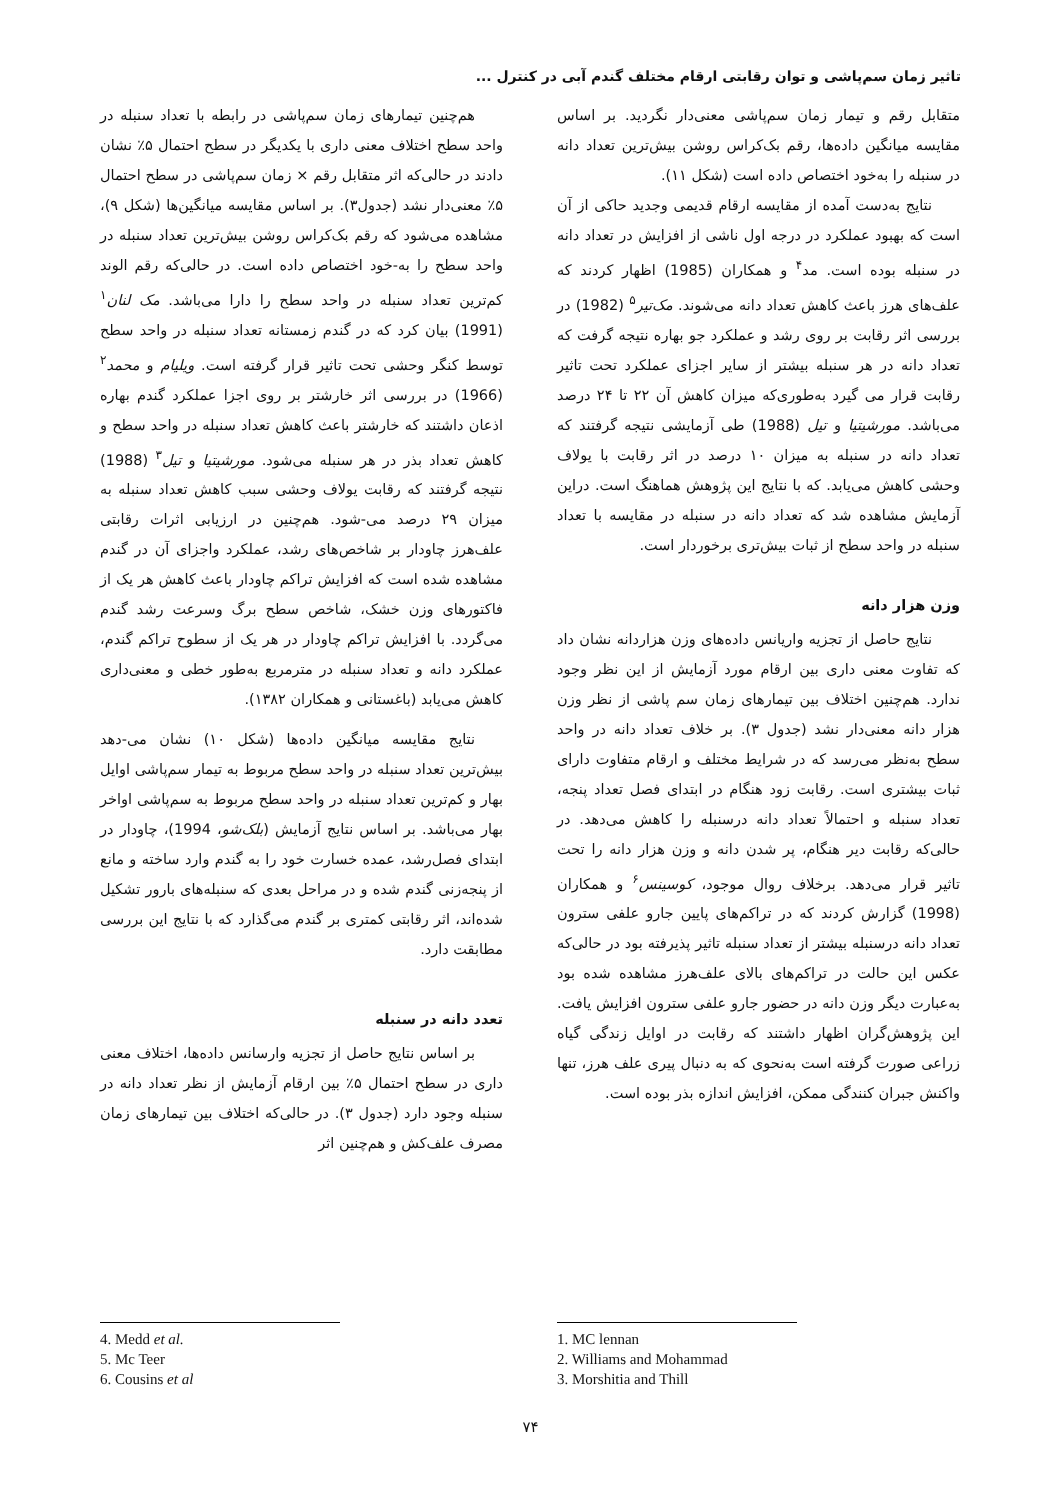تاثیر زمان سم‌پاشی و توان رقابتی ارقام مختلف گندم آبی در کنترل ...
هم‌چنین تیمارهای زمان سم‌پاشی در رابطه با تعداد سنبله در واحد سطح اختلاف معنی داری با یکدیگر در سطح احتمال ۵٪ نشان دادند در حالی‌که اثر متقابل رقم × زمان سم‌پاشی در سطح احتمال ۵٪ معنی‌دار نشد (جدول۳). بر اساس مقایسه میانگین‌ها (شکل ۹)، مشاهده می‌شود که رقم بک‌کراس روشن بیش‌ترین تعداد سنبله در واحد سطح را به-خود اختصاص داده است. در حالی‌که رقم الوند کم‌ترین تعداد سنبله در واحد سطح را دارا می‌باشد. مک لنان<sup>۱</sup> (1991) بیان کرد که در گندم زمستانه تعداد سنبله در واحد سطح توسط کنگر وحشی تحت تاثیر قرار گرفته است. ویلیام و محمد<sup>۲</sup> (1966) در بررسی اثر خارشتر بر روی اجزا عملکرد گندم بهاره اذعان داشتند که خارشتر باعث کاهش تعداد سنبله در واحد سطح و کاهش تعداد بذر در هر سنبله می‌شود. مورشیتیا و تیل<sup>۳</sup> (1988) نتیجه گرفتند که رقابت یولاف وحشی سبب کاهش تعداد سنبله به میزان ۲۹ درصد می-شود. هم‌چنین در ارزیابی اثرات رقابتی علف‌هرز چاودار بر شاخص‌های رشد، عملکرد واجزای آن در گندم مشاهده شده است که افزایش تراکم چاودار باعث کاهش هر یک از فاکتورهای وزن خشک، شاخص سطح برگ وسرعت رشد گندم می‌گردد. با افزایش تراکم چاودار در هر یک از سطوح تراکم گندم، عملکرد دانه و تعداد سنبله در مترمربع به‌طور خطی و معنی‌داری کاهش می‌یابد (باغستانی و همکاران ۱۳۸۲).
نتایج مقایسه میانگین داده‌ها (شکل ۱۰) نشان می-دهد بیش‌ترین تعداد سنبله در واحد سطح مربوط به تیمار سم‌پاشی اوایل بهار و کم‌ترین تعداد سنبله در واحد سطح مربوط به سم‌پاشی اواخر بهار می‌باشد. بر اساس نتایج آزمایش (بلک‌شو، 1994)، چاودار در ابتدای فصل‌رشد، عمده خسارت خود را به گندم وارد ساخته و مانع از پنجه‌زنی گندم شده و در مراحل بعدی که سنبله‌های بارور تشکیل شده‌اند، اثر رقابتی کمتری بر گندم می‌گذارد که با نتایج این بررسی مطابقت دارد.
تعدد دانه در سنبله
بر اساس نتایج حاصل از تجزیه وارسانس داده‌ها، اختلاف معنی داری در سطح احتمال ۵٪ بین ارقام آزمایش از نظر تعداد دانه در سنبله وجود دارد (جدول ۳). در حالی‌که اختلاف بین تیمارهای زمان مصرف علف‌کش و هم‌چنین اثر
متقابل رقم و تیمار زمان سم‌پاشی معنی‌دار نگردید. بر اساس مقایسه میانگین داده‌ها، رقم بک‌کراس روشن بیش‌ترین تعداد دانه در سنبله را به‌خود اختصاص داده است (شکل ۱۱).
نتایج به‌دست آمده از مقایسه ارقام قدیمی وجدید حاکی از آن است که بهبود عملکرد در درجه اول ناشی از افزایش در تعداد دانه در سنبله بوده است. مد<sup>۴</sup> و همکاران (1985) اظهار کردند که علف‌های هرز باعث کاهش تعداد دانه می‌شوند. مک‌تیر<sup>۵</sup> (1982) در بررسی اثر رقابت بر روی رشد و عملکرد جو بهاره نتیجه گرفت که تعداد دانه در هر سنبله بیشتر از سایر اجزای عملکرد تحت تاثیر رقابت قرار می گیرد به‌طوری‌که میزان کاهش آن ۲۲ تا ۲۴ درصد می‌باشد. مورشیتیا و تیل (1988) طی آزمایشی نتیجه گرفتند که تعداد دانه در سنبله به میزان ۱۰ درصد در اثر رقابت با یولاف وحشی کاهش می‌یابد. که با نتایج این پژوهش هماهنگ است. دراین آزمایش مشاهده شد که تعداد دانه در سنبله در مقایسه با تعداد سنبله در واحد سطح از ثبات بیش‌تری برخوردار است.
وزن هزار دانه
نتایج حاصل از تجزیه واریانس داده‌های وزن هزاردانه نشان داد که تفاوت معنی داری بین ارقام مورد آزمایش از این نظر وجود ندارد. هم‌چنین اختلاف بین تیمارهای زمان سم پاشی از نظر وزن هزار دانه معنی‌دار نشد (جدول ۳). بر خلاف تعداد دانه در واحد سطح به‌نظر می‌رسد که در شرایط مختلف و ارقام متفاوت دارای ثبات بیشتری است. رقابت زود هنگام در ابتدای فصل تعداد پنجه، تعداد سنبله و احتمالاً تعداد دانه درسنبله را کاهش می‌دهد. در حالی‌که رقابت دیر هنگام، پر شدن دانه و وزن هزار دانه را تحت تاثیر قرار می‌دهد. برخلاف روال موجود، کوسینس<sup>۶</sup> و همکاران (1998) گزارش کردند که در تراکم‌های پایین جارو علفی سترون تعداد دانه درسنبله بیشتر از تعداد سنبله تاثیر پذیرفته بود در حالی‌که عکس این حالت در تراکم‌های بالای علف‌هرز مشاهده شده بود به‌عبارت دیگر وزن دانه در حضور جارو علفی سترون افزایش یافت. این پژوهش‌گران اظهار داشتند که رقابت در اوایل زندگی گیاه زراعی صورت گرفته است به‌نحوی که به دنبال پیری علف هرز، تنها واکنش جبران کنندگی ممکن، افزایش اندازه بذر بوده است.
4. Medd et al.
5. Mc Teer
6. Cousins et al
1. MC lennan
2. Williams and Mohammad
3. Morshitia and Thill
۷۴